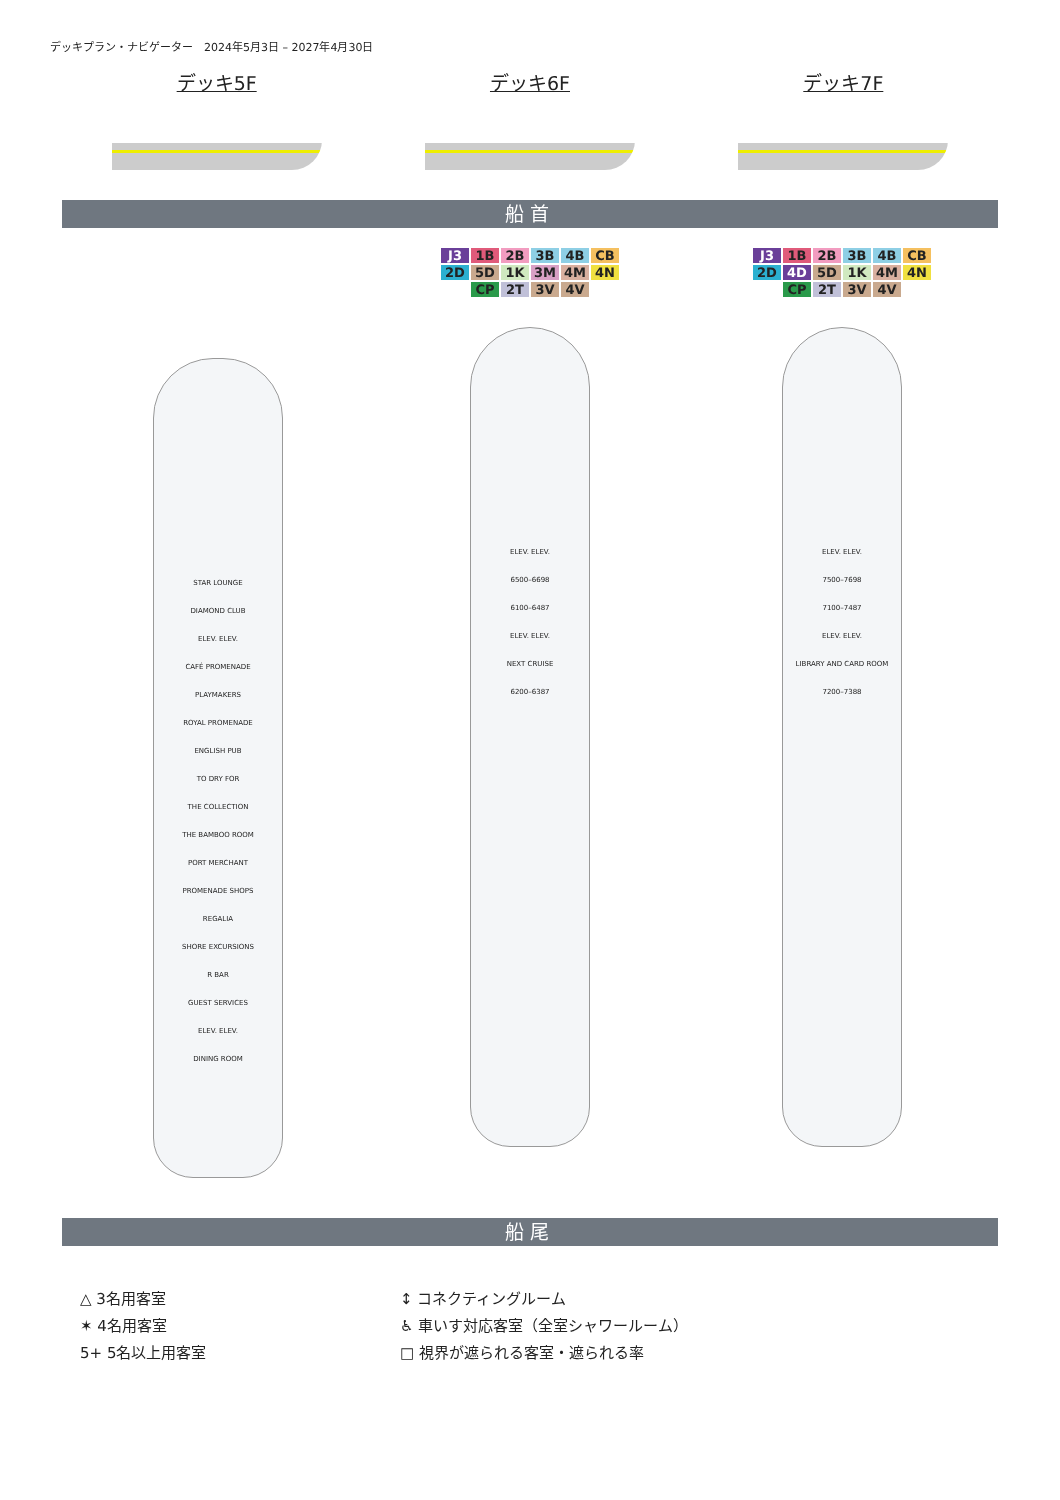デッキプラン・ナビゲーター　2024年5月3日 – 2027年4月30日
デッキ5F デッキ6F デッキ7F
船首
STAR LOUNGE
DIAMOND CLUB
ELEV. ELEV.
CAFÉ PROMENADE
PLAYMAKERS
ROYAL PROMENADE
ENGLISH PUB
TO DRY FOR
THE COLLECTION
THE BAMBOO ROOM
PORT MERCHANT
PROMENADE SHOPS
REGALIA
SHORE EXCURSIONS
R BAR
GUEST SERVICES
ELEV. ELEV.
DINING ROOM
J3 1B 2B 3B 4B CB 2D 5D 1K 3M 4M 4N CP 2T 3V 4V
ELEV. ELEV.
6500–6698
6100–6487
ELEV. ELEV.
NEXT CRUISE
6200–6387
J3 1B 2B 3B 4B CB 2D 4D 5D 1K 4M 4N CP 2T 3V 4V
ELEV. ELEV.
7500–7698
7100–7487
ELEV. ELEV.
LIBRARY AND CARD ROOM
7200–7388
船尾
△ 3名用客室
✶ 4名用客室
5+ 5名以上用客室
↕ コネクティングルーム
♿ 車いす対応客室（全室シャワールーム）
□ 視界が遮られる客室・遮られる率